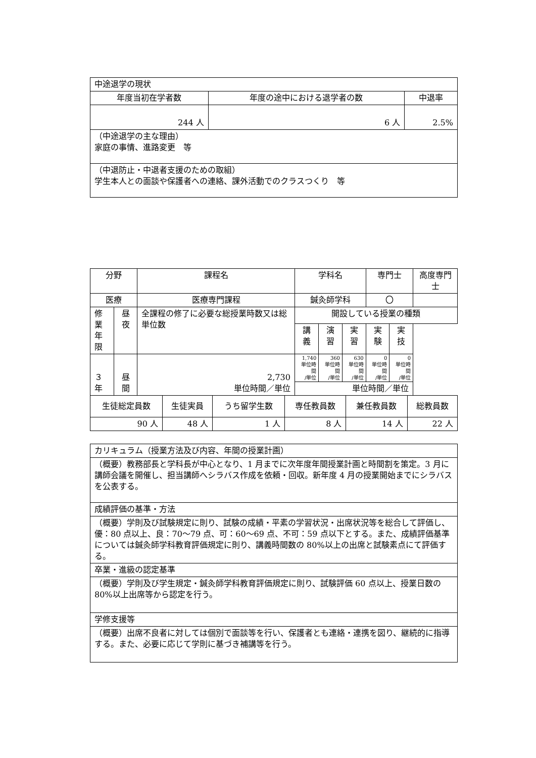| 中途退学の現状 | | |
| 年度当初在学者数 | 年度の途中における退学者の数 | 中退率 |
| 244 人 | 6 人 | 2.5% |
| （中途退学の主な理由） 家庭の事情、進路変更 等 | | |
| （中退防止・中退者支援のための取組） 学生本人との面談や保護者への連絡、課外活動でのクラスつくり 等 | | |
| 分野 | | 課程名 | 学科名 | | | 専門士 | | 高度専門士 |
| 医療 | | 医療専門課程 | 鍼灸師学科 | | | 〇 | | |
| 修業 年限 | 昼夜 | 全課程の修了に必要な総授業時数又は総単位数 | 開設している授業の種類 | | | | | |
| | | | 講義 | 演習 | 実習 | 実験 | 実技 | |
| ３年 | 昼間 | 2,730 単位時間／単位 | 1,740 単位時間 /単位 | 360 単位時間 /単位 | 630 単位時間 /単位 | 0 単位時間 /単位 | 0 単位時間 /単位 | |
| | | | 単位時間／単位 | | | | | |
| 生徒総定員数 | 生徒実員 | うち留学生数 | 専任教員数 | 兼任教員数 | 総教員数 |
| 90 人 | 48 人 | 1 人 | 8 人 | 14 人 | 22 人 |
| カリキュラム（授業方法及び内容、年間の授業計画） |
| （概要）教務部長と学科長が中心となり、1 月までに次年度年間授業計画と時間割を策定。3 月に講師会議を開催し、担当講師へシラバス作成を依頼・回収。新年度 4 月の授業開始までにシラバスを公表する。 |
| 成績評価の基準・方法 |
| （概要）学則及び試験規定に則り、試験の成績・平素の学習状況・出席状況等を総合して評価し、優：80 点以上、良：70～79 点、可：60～69 点、不可：59 点以下とする。また、成績評価基準については鍼灸師学科教育評価規定に則り、講義時間数の 80%以上の出席と試験素点にて評価する。 |
| 卒業・進級の認定基準 |
| （概要）学則及び学生規定・鍼灸師学科教育評価規定に則り、試験評価 60 点以上、授業日数の 80%以上出席等から認定を行う。 |
| 学修支援等 |
| （概要）出席不良者に対しては個別で面談等を行い、保護者とも連絡・連携を図り、継続的に指導する。また、必要に応じて学則に基づき補講等を行う。 |